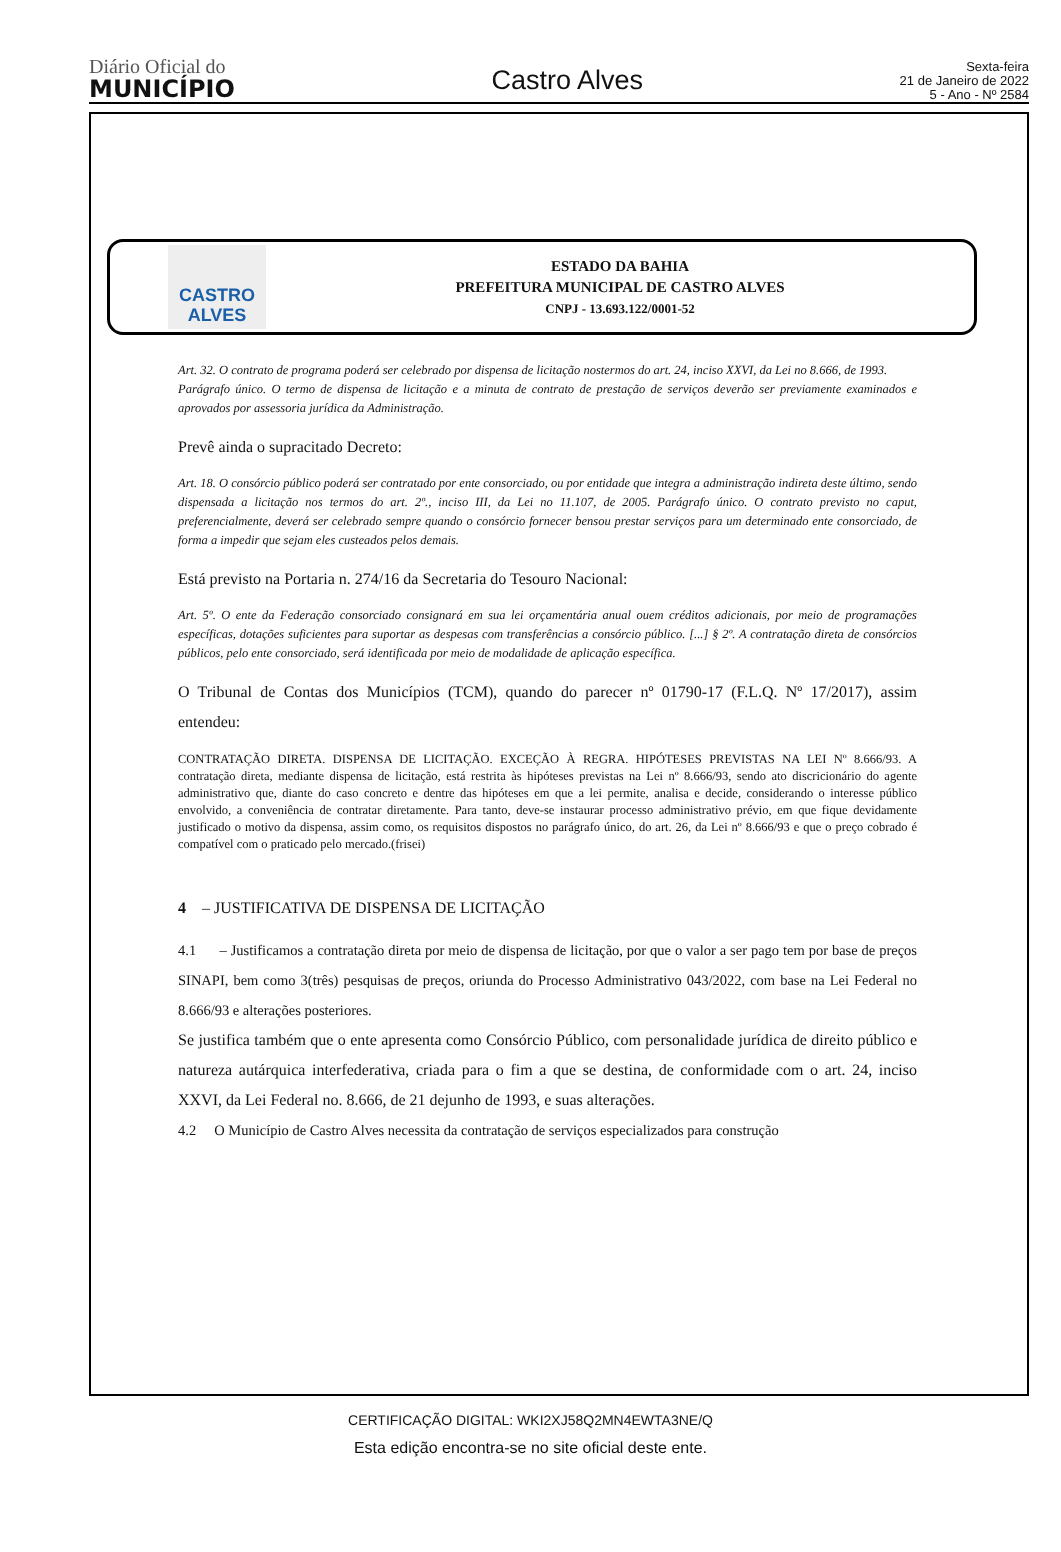Diário Oficial do
MUNICÍPIO
Castro Alves
Sexta-feira
21 de Janeiro de 2022
5 - Ano - Nº 2584
CASTRO ALVES
ESTADO DA BAHIA
PREFEITURA MUNICIPAL DE CASTRO ALVES
CNPJ - 13.693.122/0001-52
Art. 32. O contrato de programa poderá ser celebrado por dispensa de licitação nostermos do art. 24, inciso XXVI, da Lei no 8.666, de 1993.
Parágrafo único. O termo de dispensa de licitação e a minuta de contrato de prestação de serviços deverão ser previamente examinados e aprovados por assessoria jurídica da Administração.
Prevê ainda o supracitado Decreto:
Art. 18. O consórcio público poderá ser contratado por ente consorciado, ou por entidade que integra a administração indireta deste último, sendo dispensada a licitação nos termos do art. 2º., inciso III, da Lei no 11.107, de 2005. Parágrafo único. O contrato previsto no caput, preferencialmente, deverá ser celebrado sempre quando o consórcio fornecer bensou prestar serviços para um determinado ente consorciado, de forma a impedir que sejam eles custeados pelos demais.
Está previsto na Portaria n. 274/16 da Secretaria do Tesouro Nacional:
Art. 5º. O ente da Federação consorciado consignará em sua lei orçamentária anual ouem créditos adicionais, por meio de programações específicas, dotações suficientes para suportar as despesas com transferências a consórcio público. [...] § 2º. A contratação direta de consórcios públicos, pelo ente consorciado, será identificada por meio de modalidade de aplicação específica.
O Tribunal de Contas dos Municípios (TCM), quando do parecer nº 01790-17 (F.L.Q. Nº 17/2017), assim entendeu:
CONTRATAÇÃO DIRETA. DISPENSA DE LICITAÇÃO. EXCEÇÃO À REGRA. HIPÓTESES PREVISTAS NA LEI Nº 8.666/93. A contratação direta, mediante dispensa de licitação, está restrita às hipóteses previstas na Lei nº 8.666/93, sendo ato discricionário do agente administrativo que, diante do caso concreto e dentre das hipóteses em que a lei permite, analisa e decide, considerando o interesse público envolvido, a conveniência de contratar diretamente. Para tanto, deve-se instaurar processo administrativo prévio, em que fique devidamente justificado o motivo da dispensa, assim como, os requisitos dispostos no parágrafo único, do art. 26, da Lei nº 8.666/93 e que o preço cobrado é compatível com o praticado pelo mercado.(frisei)
4 – JUSTIFICATIVA DE DISPENSA DE LICITAÇÃO
4.1 – Justificamos a contratação direta por meio de dispensa de licitação, por que o valor a ser pago tem por base de preços SINAPI, bem como 3(três) pesquisas de preços, oriunda do Processo Administrativo 043/2022, com base na Lei Federal no 8.666/93 e alterações posteriores.
Se justifica também que o ente apresenta como Consórcio Público, com personalidade jurídica de direito público e natureza autárquica interfederativa, criada para o fim a que se destina, de conformidade com o art. 24, inciso XXVI, da Lei Federal no. 8.666, de 21 dejunho de 1993, e suas alterações.
4.2 O Município de Castro Alves necessita da contratação de serviços especializados para construção
CERTIFICAÇÃO DIGITAL: WKI2XJ58Q2MN4EWTA3NE/Q
Esta edição encontra-se no site oficial deste ente.